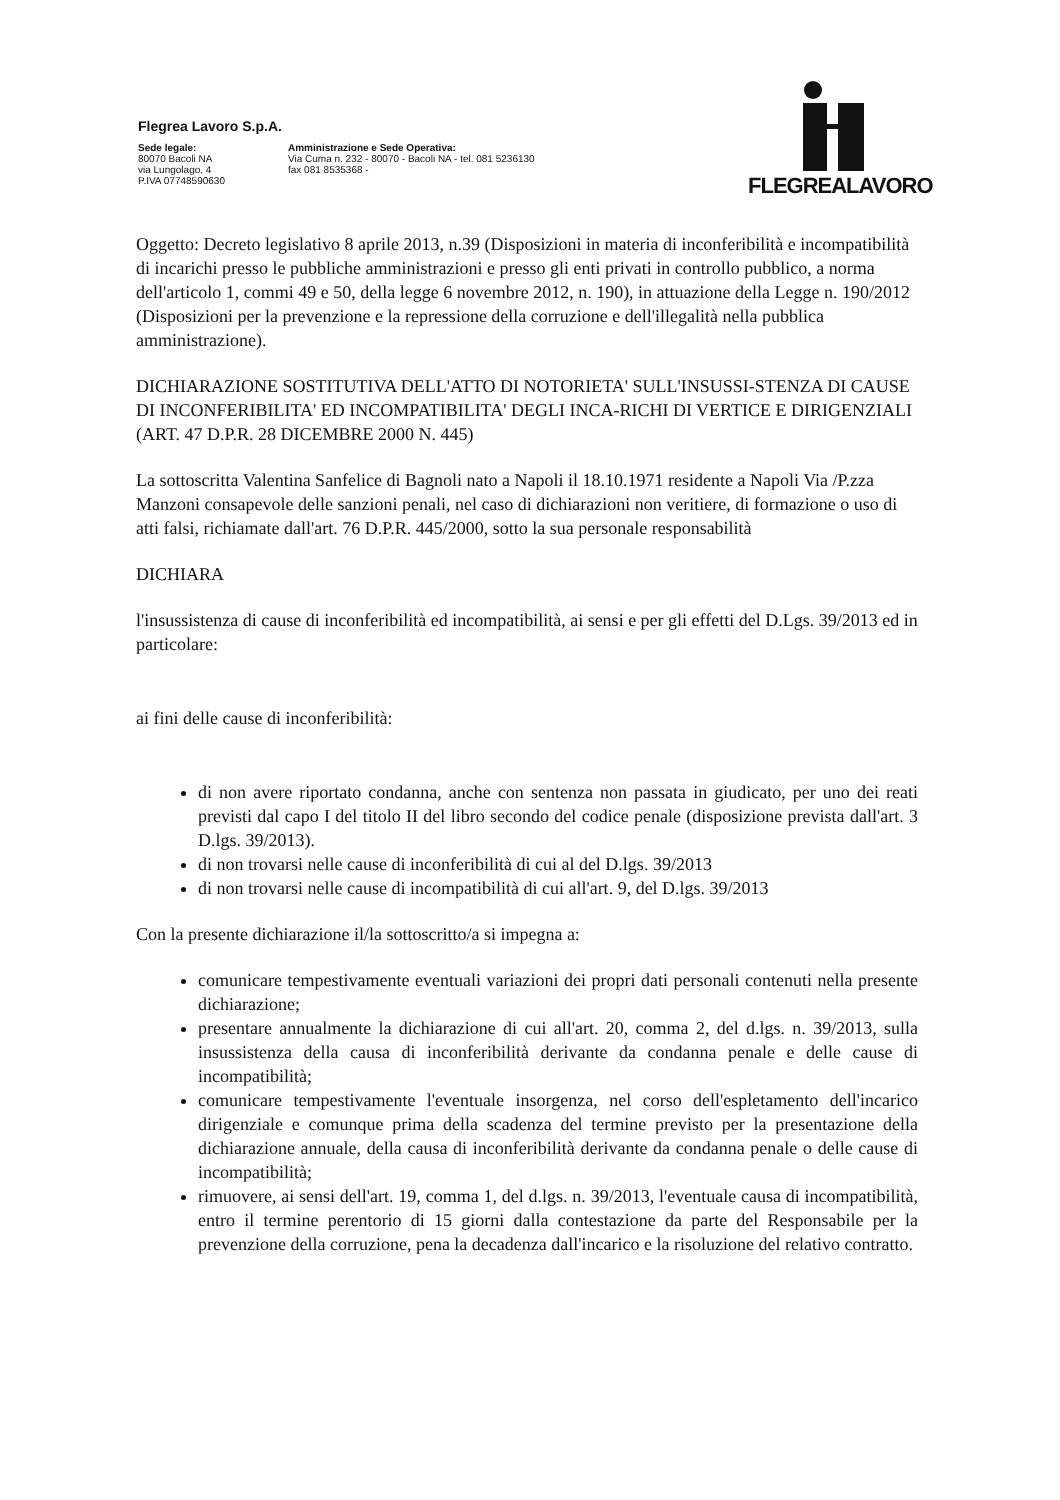Flegrea Lavoro S.p.A.
Sede legale:
80070 Bacoli NA
via Lungolago, 4
P.IVA 07748590630
Amministrazione e Sede Operativa:
Via Cuma n. 232 - 80070 - Bacoli NA - tel. 081 5236130
fax 081 8535368 -
FLEGREALAVORO
Oggetto: Decreto legislativo 8 aprile 2013, n.39 (Disposizioni in materia di inconferibilità e incompatibilità di incarichi presso le pubbliche amministrazioni e presso gli enti privati in controllo pubblico, a norma dell'articolo 1, commi 49 e 50, della legge 6 novembre 2012, n. 190), in attuazione della Legge n. 190/2012 (Disposizioni per la prevenzione e la repressione della corruzione e dell'illegalità nella pubblica amministrazione).
DICHIARAZIONE SOSTITUTIVA DELL'ATTO DI NOTORIETA' SULL'INSUSSI-STENZA DI CAUSE DI INCONFERIBILITA' ED INCOMPATIBILITA' DEGLI INCA-RICHI DI VERTICE E DIRIGENZIALI
(ART. 47 D.P.R. 28 DICEMBRE 2000 N. 445)
La sottoscritta Valentina Sanfelice di Bagnoli nato a Napoli il 18.10.1971 residente a Napoli Via /P.zza Manzoni consapevole delle sanzioni penali, nel caso di dichiarazioni non veritiere, di formazione o uso di atti falsi, richiamate dall'art. 76 D.P.R. 445/2000, sotto la sua personale responsabilità
DICHIARA
l'insussistenza di cause di inconferibilità ed incompatibilità, ai sensi e per gli effetti del D.Lgs. 39/2013 ed in particolare:
ai fini delle cause di inconferibilità:
di non avere riportato condanna, anche con sentenza non passata in giudicato, per uno dei reati previsti dal capo I del titolo II del libro secondo del codice penale (disposizione prevista dall'art. 3 D.lgs. 39/2013).
di non trovarsi nelle cause di inconferibilità di cui al del D.lgs. 39/2013
di non trovarsi nelle cause di incompatibilità di cui all'art. 9, del D.lgs. 39/2013
Con la presente dichiarazione il/la sottoscritto/a si impegna a:
comunicare tempestivamente eventuali variazioni dei propri dati personali contenuti nella presente dichiarazione;
presentare annualmente la dichiarazione di cui all'art. 20, comma 2, del d.lgs. n. 39/2013, sulla insussistenza della causa di inconferibilità derivante da condanna penale e delle cause di incompatibilità;
comunicare tempestivamente l'eventuale insorgenza, nel corso dell'espletamento dell'incarico dirigenziale e comunque prima della scadenza del termine previsto per la presentazione della dichiarazione annuale, della causa di inconferibilità derivante da condanna penale o delle cause di incompatibilità;
rimuovere, ai sensi dell'art. 19, comma 1, del d.lgs. n. 39/2013, l'eventuale causa di incompatibilità, entro il termine perentorio di 15 giorni dalla contestazione da parte del Responsabile per la prevenzione della corruzione, pena la decadenza dall'incarico e la risoluzione del relativo contratto.